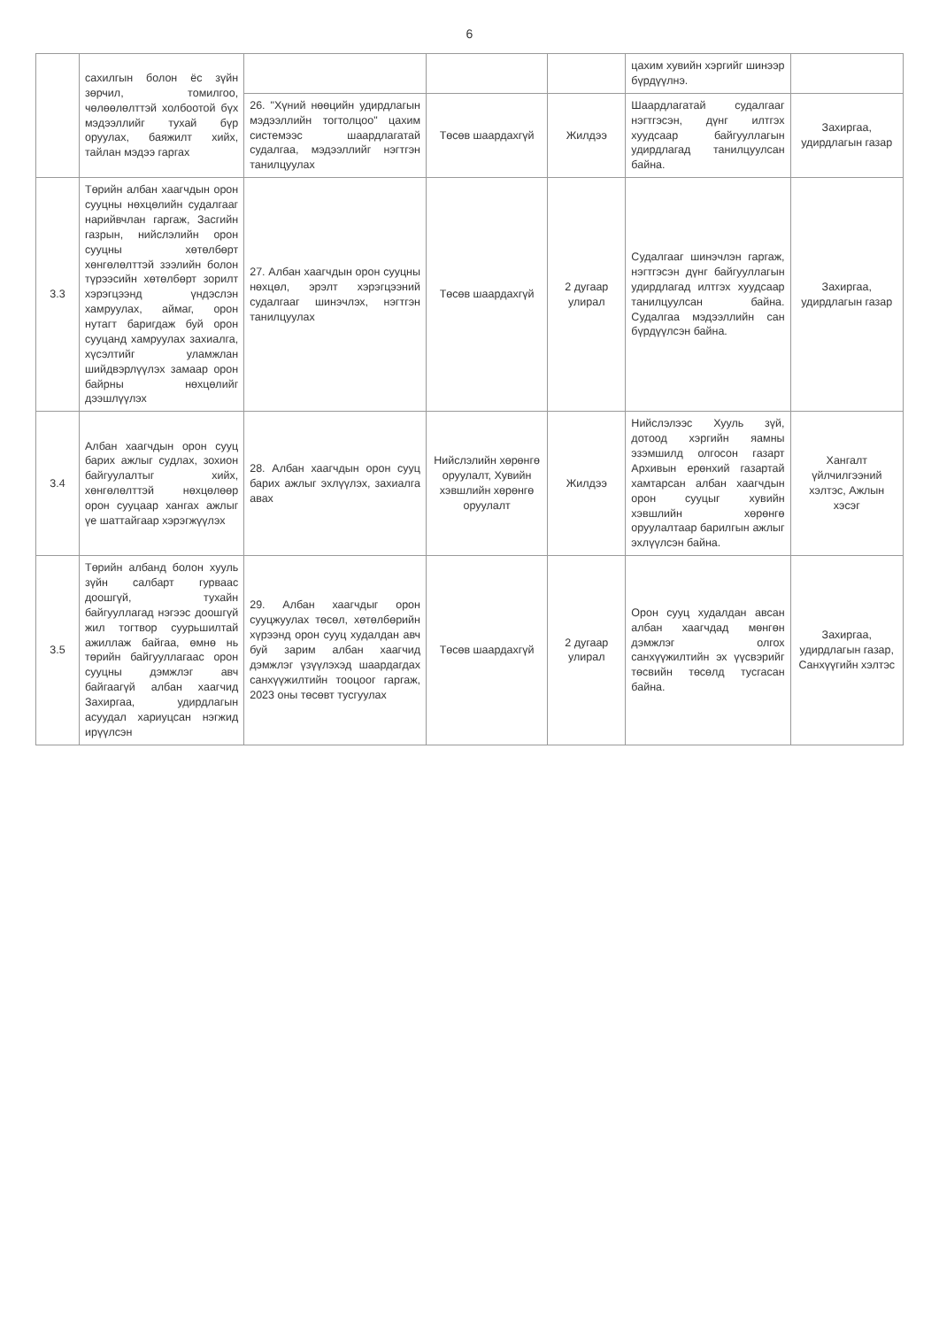6
| | сахилгын болон ёс зүйн зөрчил, томилгоо, чөлөөлөлттэй холбоотой бүх мэдээллийг тухай бүр оруулах, баяжилт хийх, тайлан мэдээ гаргах | | | | цахим хувийн хэргийг шинээр бүрдүүлнэ. | |
| | | 26. "Хүний нөөцийн удирдлагын мэдээллийн тогтолцоо" цахим системээс шаардлагатай судалгаа, мэдээллийг нэгтгэн танилцуулах | Төсөв шаардахгүй | Жилдээ | Шаардлагатай судалгааг нэгтгэсэн, дүнг илтгэх хуудсаар байгууллагын удирдлагад танилцуулсан байна. | Захиргаа, удирдлагын газар |
| 3.3 | Төрийн албан хаагчдын орон сууцны нөхцөлийн судалгааг нарийвчлан гаргаж, Засгийн газрын, нийслэлийн орон сууцны хөтөлбөрт хөнгөлөлттэй зээлийн болон түрээсийн хөтөлбөрт зорилт хэрэгцээнд үндэслэн хамруулах, аймаг, орон нутагт баригдаж буй орон сууцанд хамруулах захиалга, хүсэлтийг уламжлан шийдвэрлүүлэх замаар орон байрны нөхцөлийг дээшлүүлэх | 27. Албан хаагчдын орон сууцны нөхцөл, эрэлт хэрэгцээний судалгааг шинэчлэх, нэгтгэн танилцуулах | Төсөв шаардахгүй | 2 дугаар улирал | Судалгааг шинэчлэн гаргаж, нэгтгэсэн дүнг байгууллагын удирдлагад илтгэх хуудсаар танилцуулсан байна. Судалгаа мэдээллийн сан бүрдүүлсэн байна. | Захиргаа, удирдлагын газар |
| 3.4 | Албан хаагчдын орон сууц барих ажлыг судлах, зохион байгуулалтыг хийх, хөнгөлөлттэй нөхцөлөөр орон сууцаар хангах ажлыг үе шаттайгаар хэрэгжүүлэх | 28. Албан хаагчдын орон сууц барих ажлыг эхлүүлэх, захиалга авах | Нийслэлийн хөрөнгө оруулалт, Хувийн хэвшлийн хөрөнгө оруулалт | Жилдээ | Нийслэлээс Хууль зүй, дотоод хэргийн яамны эзэмшилд олгосон газарт Архивын ерөнхий газартай хамтарсан албан хаагчдын орон сууцыг хувийн хэвшлийн хөрөнгө оруулалтаар барилгын ажлыг эхлүүлсэн байна. | Хангалт үйлчилгээний хэлтэс, Ажлын хэсэг |
| 3.5 | Төрийн албанд болон хууль зүйн салбарт гурваас доошгүй, тухайн байгууллагад нэгээс доошгүй жил тогтвор суурьшилтай ажиллаж байгаа, өмнө нь төрийн байгууллагаас орон сууцны дэмжлэг авч байгаагүй албан хаагчид Захиргаа, удирдлагын асуудал хариуцсан нэгжид ирүүлсэн | 29. Албан хаагчдыг орон сууцжуулах төсөл, хөтөлбөрийн хүрээнд орон сууц худалдан авч буй зарим албан хаагчид дэмжлэг үзүүлэхэд шаардагдах санхүүжилтийн тооцоог гаргаж, 2023 оны төсөвт тусгуулах | Төсөв шаардахгүй | 2 дугаар улирал | Орон сууц худалдан авсан албан хаагчдад мөнгөн дэмжлэг олгох санхүүжилтийн эх үүсвэрийг төсвийн төсөлд тусгасан байна. | Захиргаа, удирдлагын газар, Санхүүгийн хэлтэс |